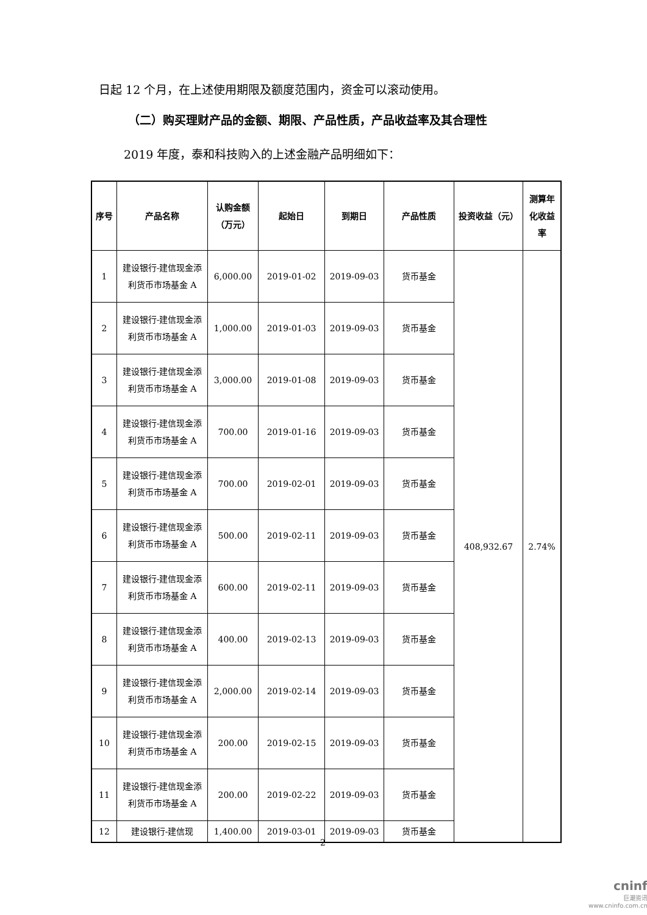日起 12 个月，在上述使用期限及额度范围内，资金可以滚动使用。
（二）购买理财产品的金额、期限、产品性质，产品收益率及其合理性
2019 年度，泰和科技购入的上述金融产品明细如下：
| 序号 | 产品名称 | 认购金额（万元） | 起始日 | 到期日 | 产品性质 | 投资收益（元） | 测算年化收益率 |
| --- | --- | --- | --- | --- | --- | --- | --- |
| 1 | 建设银行-建信现金添利货币市场基金 A | 6,000.00 | 2019-01-02 | 2019-09-03 | 货币基金 | 408,932.67 | 2.74% |
| 2 | 建设银行-建信现金添利货币市场基金 A | 1,000.00 | 2019-01-03 | 2019-09-03 | 货币基金 | | |
| 3 | 建设银行-建信现金添利货币市场基金 A | 3,000.00 | 2019-01-08 | 2019-09-03 | 货币基金 | | |
| 4 | 建设银行-建信现金添利货币市场基金 A | 700.00 | 2019-01-16 | 2019-09-03 | 货币基金 | | |
| 5 | 建设银行-建信现金添利货币市场基金 A | 700.00 | 2019-02-01 | 2019-09-03 | 货币基金 | | |
| 6 | 建设银行-建信现金添利货币市场基金 A | 500.00 | 2019-02-11 | 2019-09-03 | 货币基金 | | |
| 7 | 建设银行-建信现金添利货币市场基金 A | 600.00 | 2019-02-11 | 2019-09-03 | 货币基金 | | |
| 8 | 建设银行-建信现金添利货币市场基金 A | 400.00 | 2019-02-13 | 2019-09-03 | 货币基金 | | |
| 9 | 建设银行-建信现金添利货币市场基金 A | 2,000.00 | 2019-02-14 | 2019-09-03 | 货币基金 | | |
| 10 | 建设银行-建信现金添利货币市场基金 A | 200.00 | 2019-02-15 | 2019-09-03 | 货币基金 | | |
| 11 | 建设银行-建信现金添利货币市场基金 A | 200.00 | 2019-02-22 | 2019-09-03 | 货币基金 | | |
| 12 | 建设银行-建信现 | 1,400.00 | 2019-03-01 | 2019-09-03 | 货币基金 | | |
2
cninf
巨潮资讯
www.cninfo.com.cn